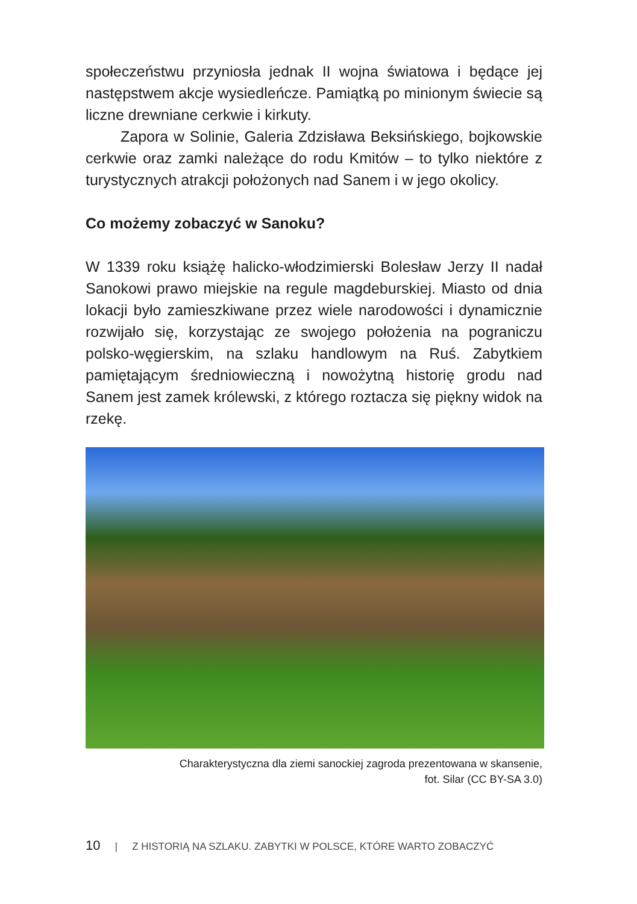społeczeństwu przyniosła jednak II wojna światowa i będące jej następstwem akcje wysiedleńcze. Pamiątką po minionym świecie są liczne drewniane cerkwie i kirkuty.
Zapora w Solinie, Galeria Zdzisława Beksińskiego, bojkowskie cerkwie oraz zamki należące do rodu Kmitów – to tylko niektóre z turystycznych atrakcji położonych nad Sanem i w jego okolicy.
Co możemy zobaczyć w Sanoku?
W 1339 roku książę halicko-włodzimierski Bolesław Jerzy II nadał Sanokowi prawo miejskie na regule magdeburskiej. Miasto od dnia lokacji było zamieszkiwane przez wiele narodowości i dynamicznie rozwijało się, korzystając ze swojego położenia na pograniczu polsko-węgierskim, na szlaku handlowym na Ruś. Zabytkiem pamiętającym średniowieczną i nowożytną historię grodu nad Sanem jest zamek królewski, z którego roztacza się piękny widok na rzekę.
Charakterystyczna dla ziemi sanockiej zagroda prezentowana w skansenie,
fot. Silar (CC BY-SA 3.0)
10 | Z HISTORIĄ NA SZLAKU. ZABYTKI W POLSCE, KTÓRE WARTO ZOBACZYĆ